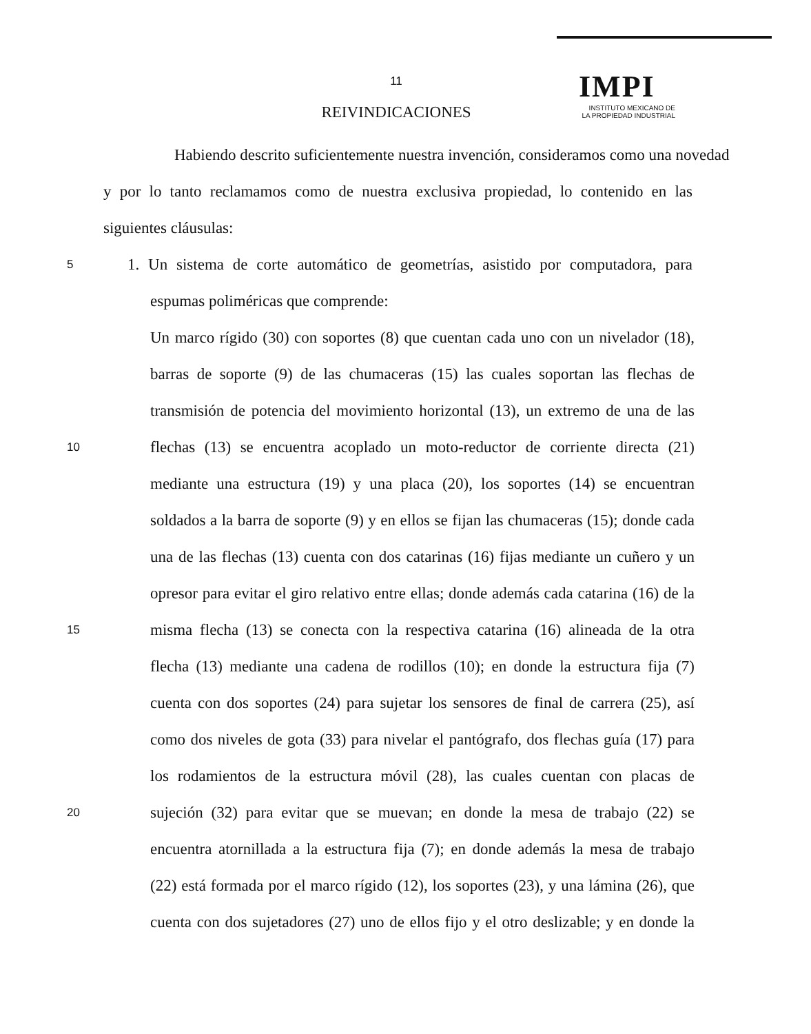IMPI
INSTITUTO MEXICANO DE LA PROPIEDAD INDUSTRIAL
11
REIVINDICACIONES
Habiendo descrito suficientemente nuestra invención, consideramos como una novedad
y por lo tanto reclamamos como de nuestra exclusiva propiedad, lo contenido en las
siguientes cláusulas:
5 1. Un sistema de corte automático de geometrías, asistido por computadora, para
espumas poliméricas que comprende:
Un marco rígido (30) con soportes (8) que cuentan cada uno con un nivelador (18),
barras de soporte (9) de las chumaceras (15) las cuales soportan las flechas de
transmisión de potencia del movimiento horizontal (13), un extremo de una de las
10 flechas (13) se encuentra acoplado un moto-reductor de corriente directa (21)
mediante una estructura (19) y una placa (20), los soportes (14) se encuentran
soldados a la barra de soporte (9) y en ellos se fijan las chumaceras (15); donde cada
una de las flechas (13) cuenta con dos catarinas (16) fijas mediante un cuñero y un
opresor para evitar el giro relativo entre ellas; donde además cada catarina (16) de la
15 misma flecha (13) se conecta con la respectiva catarina (16) alineada de la otra
flecha (13) mediante una cadena de rodillos (10); en donde la estructura fija (7)
cuenta con dos soportes (24) para sujetar los sensores de final de carrera (25), así
como dos niveles de gota (33) para nivelar el pantógrafo, dos flechas guía (17) para
los rodamientos de la estructura móvil (28), las cuales cuentan con placas de
20 sujeción (32) para evitar que se muevan; en donde la mesa de trabajo (22) se
encuentra atornillada a la estructura fija (7); en donde además la mesa de trabajo
(22) está formada por el marco rígido (12), los soportes (23), y una lámina (26), que
cuenta con dos sujetadores (27) uno de ellos fijo y el otro deslizable; y en donde la